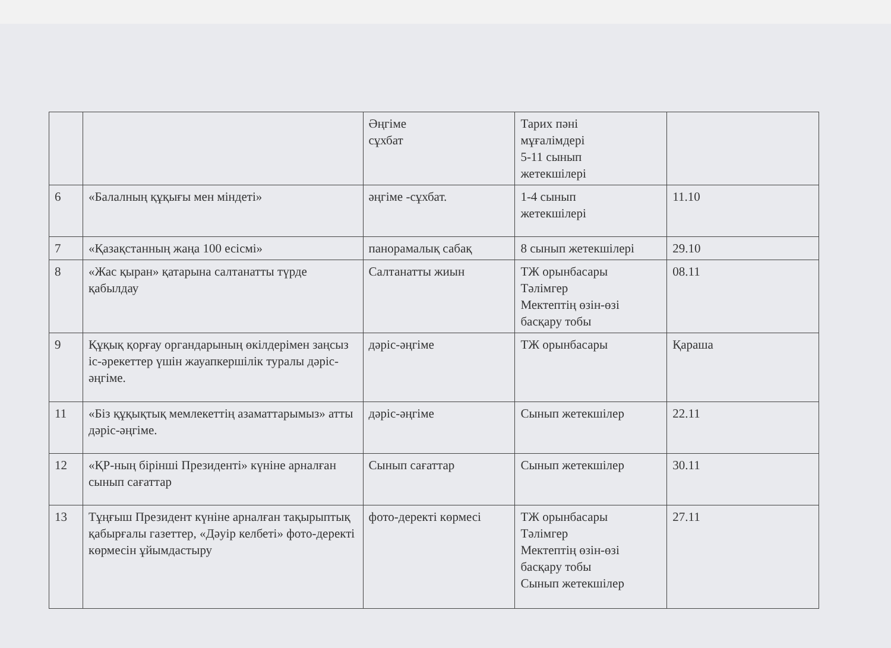| | | Әңгіме сұхбат | Тарих пәні мұғалімдері 5-11 сынып жетекшілері | |
| 6 | «Балалның құқығы мен міндеті» | әңгіме -сұхбат. | 1-4 сынып жетекшілері | 11.10 |
| 7 | «Қазақстанның жаңа 100 есісмі» | панорамалық сабақ | 8 сынып жетекшілері | 29.10 |
| 8 | «Жас қыран» қатарына салтанатты түрде қабылдау | Салтанатты жиын | ТЖ орынбасары Тәлімгер Мектептің өзін-өзі басқару тобы | 08.11 |
| 9 | Құқық қорғау органдарының өкілдерімен заңсыз іс-әрекеттер үшін жауапкершілік туралы дәріс-әңгіме. | дәріс-әңгіме | ТЖ орынбасары | Қараша |
| 11 | «Біз құқықтық мемлекеттің азаматтарымыз» атты дәріс-әңгіме. | дәріс-әңгіме | Сынып жетекшілер | 22.11 |
| 12 | «ҚР-ның бірінші Президенті» күніне арналған сынып сағаттар | Сынып сағаттар | Сынып жетекшілер | 30.11 |
| 13 | Тұңғыш Президент күніне арналған тақырыптық қабырғалы газеттер, «Дәуір келбеті» фото-деректі көрмесін ұйымдастыру | фото-деректі көрмесі | ТЖ орынбасары Тәлімгер Мектептің өзін-өзі басқару тобы Сынып жетекшілер | 27.11 |